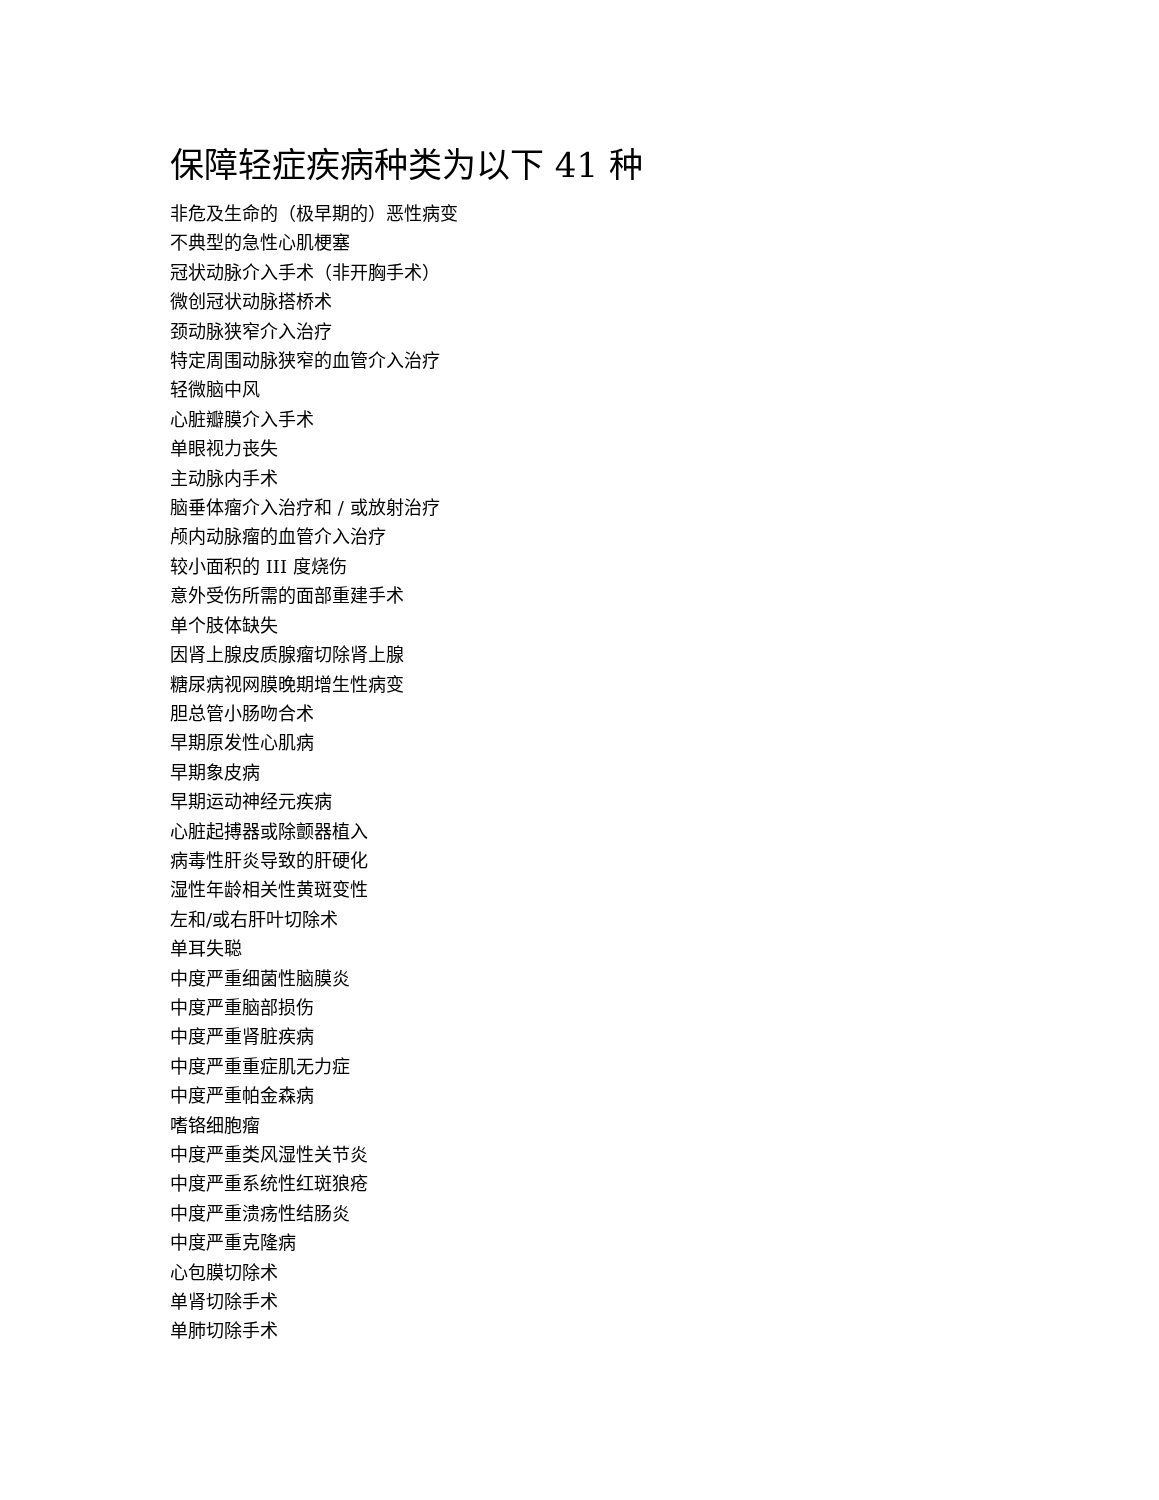保障轻症疾病种类为以下 41 种
非危及生命的（极早期的）恶性病变
不典型的急性心肌梗塞
冠状动脉介入手术（非开胸手术）
微创冠状动脉搭桥术
颈动脉狭窄介入治疗
特定周围动脉狭窄的血管介入治疗
轻微脑中风
心脏瓣膜介入手术
单眼视力丧失
主动脉内手术
脑垂体瘤介入治疗和 / 或放射治疗
颅内动脉瘤的血管介入治疗
较小面积的 III 度烧伤
意外受伤所需的面部重建手术
单个肢体缺失
因肾上腺皮质腺瘤切除肾上腺
糖尿病视网膜晚期增生性病变
胆总管小肠吻合术
早期原发性心肌病
早期象皮病
早期运动神经元疾病
心脏起搏器或除颤器植入
病毒性肝炎导致的肝硬化
湿性年龄相关性黄斑变性
左和/或右肝叶切除术
单耳失聪
中度严重细菌性脑膜炎
中度严重脑部损伤
中度严重肾脏疾病
中度严重重症肌无力症
中度严重帕金森病
嗜铬细胞瘤
中度严重类风湿性关节炎
中度严重系统性红斑狼疮
中度严重溃疡性结肠炎
中度严重克隆病
心包膜切除术
单肾切除手术
单肺切除手术